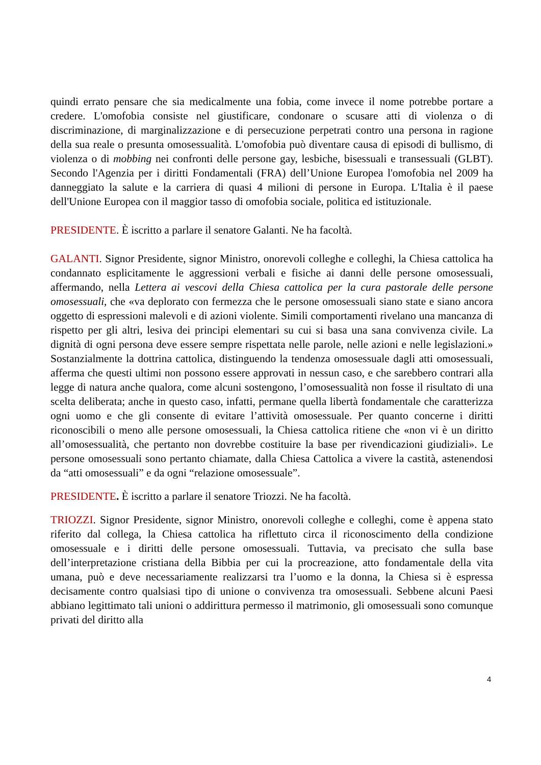quindi errato pensare che sia medicalmente una fobia, come invece il nome potrebbe portare a credere. L'omofobia consiste nel giustificare, condonare o scusare atti di violenza o di discriminazione, di marginalizzazione e di persecuzione perpetrati contro una persona in ragione della sua reale o presunta omosessualità. L'omofobia può diventare causa di episodi di bullismo, di violenza o di mobbing nei confronti delle persone gay, lesbiche, bisessuali e transessuali (GLBT). Secondo l'Agenzia per i diritti Fondamentali (FRA) dell’Unione Europea l'omofobia nel 2009 ha danneggiato la salute e la carriera di quasi 4 milioni di persone in Europa. L'Italia è il paese dell'Unione Europea con il maggior tasso di omofobia sociale, politica ed istituzionale.
PRESIDENTE. È iscritto a parlare il senatore Galanti. Ne ha facoltà.
GALANTI. Signor Presidente, signor Ministro, onorevoli colleghe e colleghi, la Chiesa cattolica ha condannato esplicitamente le aggressioni verbali e fisiche ai danni delle persone omosessuali, affermando, nella Lettera ai vescovi della Chiesa cattolica per la cura pastorale delle persone omosessuali, che «va deplorato con fermezza che le persone omosessuali siano state e siano ancora oggetto di espressioni malevoli e di azioni violente. Simili comportamenti rivelano una mancanza di rispetto per gli altri, lesiva dei principi elementari su cui si basa una sana convivenza civile. La dignità di ogni persona deve essere sempre rispettata nelle parole, nelle azioni e nelle legislazioni.» Sostanzialmente la dottrina cattolica, distinguendo la tendenza omosessuale dagli atti omosessuali, afferma che questi ultimi non possono essere approvati in nessun caso, e che sarebbero contrari alla legge di natura anche qualora, come alcuni sostengono, l’omosessualità non fosse il risultato di una scelta deliberata; anche in questo caso, infatti, permane quella libertà fondamentale che caratterizza ogni uomo e che gli consente di evitare l’attività omosessuale. Per quanto concerne i diritti riconoscibili o meno alle persone omosessuali, la Chiesa cattolica ritiene che «non vi è un diritto all’omosessualità, che pertanto non dovrebbe costituire la base per rivendicazioni giudiziali». Le persone omosessuali sono pertanto chiamate, dalla Chiesa Cattolica a vivere la castità, astenendosi da “atti omosessuali” e da ogni “relazione omosessuale”.
PRESIDENTE. È iscritto a parlare il senatore Triozzi. Ne ha facoltà.
TRIOZZI. Signor Presidente, signor Ministro, onorevoli colleghe e colleghi, come è appena stato riferito dal collega, la Chiesa cattolica ha riflettuto circa il riconoscimento della condizione omosessuale e i diritti delle persone omosessuali. Tuttavia, va precisato che sulla base dell’interpretazione cristiana della Bibbia per cui la procreazione, atto fondamentale della vita umana, può e deve necessariamente realizzarsi tra l’uomo e la donna, la Chiesa si è espressa decisamente contro qualsiasi tipo di unione o convivenza tra omosessuali. Sebbene alcuni Paesi abbiano legittimato tali unioni o addirittura permesso il matrimonio, gli omosessuali sono comunque privati del diritto alla
4